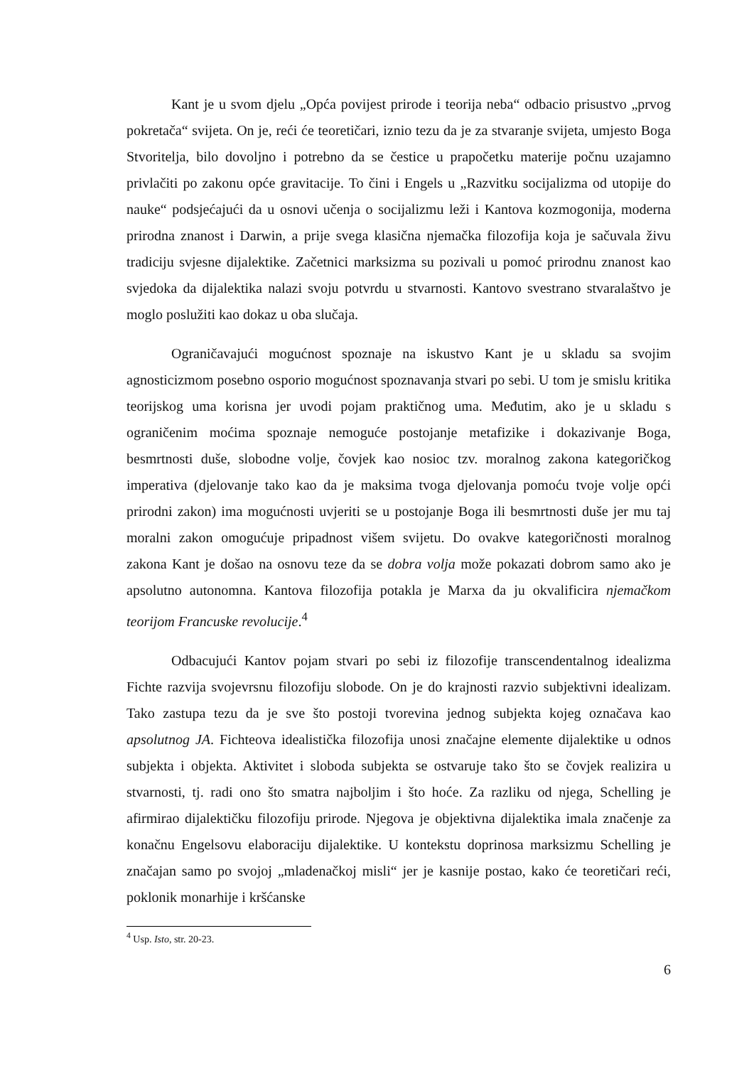Kant je u svom djelu „Opća povijest prirode i teorija neba“ odbacio prisustvo „prvog pokretača“ svijeta. On je, reći će teoretičari, iznio tezu da je za stvaranje svijeta, umjesto Boga Stvoritelja, bilo dovoljno i potrebno da se čestice u prapočetku materije počnu uzajamno privlačiti po zakonu opće gravitacije. To čini i Engels u „Razvitku socijalizma od utopije do nauke“ podsjećajući da u osnovi učenja o socijalizmu leži i Kantova kozmogonija, moderna prirodna znanost i Darwin, a prije svega klasična njemačka filozofija koja je sačuvala živu tradiciju svjesne dijalektike. Začetnici marksizma su pozivali u pomoć prirodnu znanost kao svjedoka da dijalektika nalazi svoju potvrdu u stvarnosti. Kantovo svestrano stvaralaštvo je moglo poslužiti kao dokaz u oba slučaja.
Ograničavajući mogućnost spoznaje na iskustvo Kant je u skladu sa svojim agnosticizmom posebno osporio mogućnost spoznavanja stvari po sebi. U tom je smislu kritika teorijskog uma korisna jer uvodi pojam praktičnog uma. Međutim, ako je u skladu s ograničenim moćima spoznaje nemoguće postojanje metafizike i dokazivanje Boga, besmrtnosti duše, slobodne volje, čovjek kao nosioc tzv. moralnog zakona kategoričkog imperativa (djelovanje tako kao da je maksima tvoga djelovanja pomoću tvoje volje opći prirodni zakon) ima mogućnosti uvjeriti se u postojanje Boga ili besmrtnosti duše jer mu taj moralni zakon omogućuje pripadnost višem svijetu. Do ovakve kategoričnosti moralnog zakona Kant je došao na osnovu teze da se dobra volja može pokazati dobrom samo ako je apsolutno autonomna. Kantova filozofija potakla je Marxa da ju okvalificira njemačkom teorijom Francuske revolucije.<sup>4</sup>
Odbacujući Kantov pojam stvari po sebi iz filozofije transcendentalnog idealizma Fichte razvija svojevrsnu filozofiju slobode. On je do krajnosti razvio subjektivni idealizam. Tako zastupa tezu da je sve što postoji tvorevina jednog subjekta kojeg označava kao apsolutnog JA. Fichteova idealistička filozofija unosi značajne elemente dijalektike u odnos subjekta i objekta. Aktivitet i sloboda subjekta se ostvaruje tako što se čovjek realizira u stvarnosti, tj. radi ono što smatra najboljim i što hoće. Za razliku od njega, Schelling je afirmirao dijalektičku filozofiju prirode. Njegova je objektivna dijalektika imala značenje za konačnu Engelsovu elaboraciju dijalektike. U kontekstu doprinosa marksizmu Schelling je značajan samo po svojoj „mladenačkoj misli“ jer je kasnije postao, kako će teoretičari reći, poklonik monarhije i kršćanske
<sup>4</sup> Usp. Isto, str. 20-23.
6